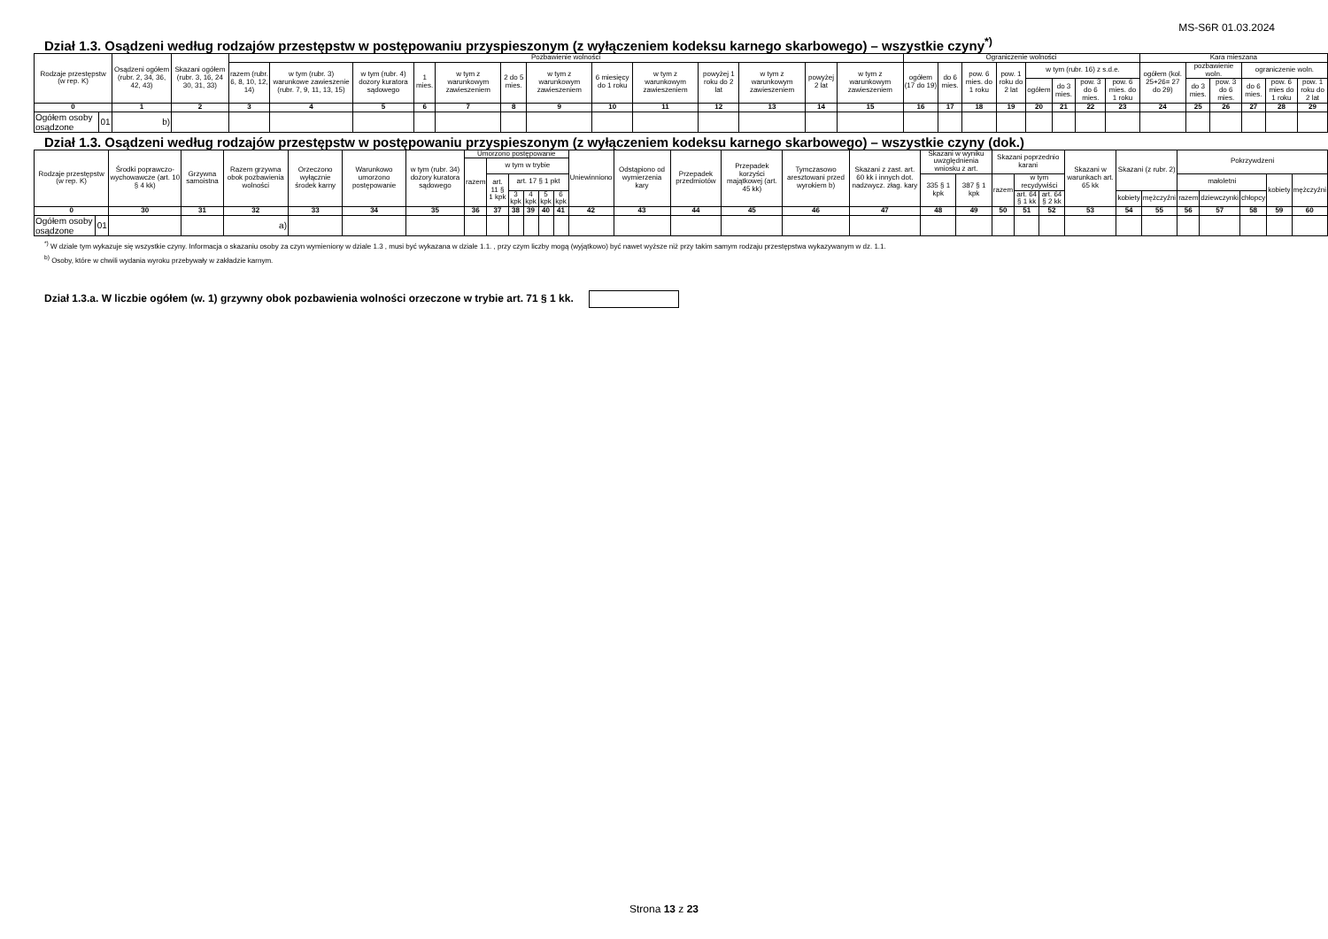MS-S6R 01.03.2024
Dział 1.3. Osądzeni według rodzajów przestępstw w postępowaniu przyspieszonym (z wyłączeniem kodeksu karnego skarbowego) – wszystkie czyny<sup>*)</sup>
| Rodzaje przestępstw (w rep. K) | | Osądzeni ogółem (rubr. 2, 34, 36, 42, 43) | Skazani ogółem (rubr. 3, 16, 24 30, 31, 33) | Pozbawienie wolności | | | | | | | | | | | | | Ograniczenie wolności | | | | | | | | Kara mieszana | | | | | |
| --- | --- | --- | --- | --- | --- | --- | --- | --- | --- | --- | --- | --- | --- | --- | --- | --- | --- | --- | --- | --- | --- | --- | --- | --- | --- | --- | --- | --- | --- | --- |
| | | | | razem (rubr. 6, 8, 10, 12, 14) | w tym (rubr. 3) warunkowe zawieszenie (rubr. 7, 9, 11, 13, 15) | w tym (rubr. 4) dozory kuratora sądowego | 1 mies. | w tym z warunkowym zawieszeniem | 2 do 5 mies. | w tym z warunkowym zawieszeniem | 6 miesięcy do 1 roku | w tym z warunkowym zawieszeniem | powyżej 1 roku do 2 lat | w tym z warunkowym zawieszeniem | powyżej 2 lat | w tym z warunkowym zawieszeniem | ogółem (17 do 19) | do 6 mies. | pow. 6 mies. do 1 roku | pow. 1 roku do 2 lat | w tym (rubr. 16) z s.d.e. | | | | ogółem (kol. 25+26= 27 do 29) | pozbawienie woln. | | ograniczenie woln. | | |
| | | | | | | | | | | | | | | | | | | | | | ogółem | do 3 mies. | pow. 3 do 6 mies. | pow. 6 mies. do 1 roku | | do 3 mies. | pow. 3 do 6 mies. | do 6 mies. | pow. 6 mies do 1 roku | pow. 1 roku do 2 lat |
| 0 | | 1 | 2 | 3 | 4 | 5 | 6 | 7 | 8 | 9 | 10 | 11 | 12 | 13 | 14 | 15 | 16 | 17 | 18 | 19 | 20 | 21 | 22 | 23 | 24 | 25 | 26 | 27 | 28 | 29 |
| Ogółem osoby osądzone | 01 | b) | | | | | | | | | | | | | | | | | | | | | | | | | | | | |
Dział 1.3. Osądzeni według rodzajów przestępstw w postępowaniu przyspieszonym (z wyłączeniem kodeksu karnego skarbowego) – wszystkie czyny (dok.)
| Rodzaje przestępstw (w rep. K) | | Środki poprawczo-wychowawcze (art. 10 § 4 kk) | Grzywna samoistna | Razem grzywna obok pozbawienia wolności | Orzeczono wyłącznie środek karny | Warunkowo umorzono postępowanie | w tym (rubr. 34) dozory kuratora sądowego | Umorzono postępowanie | | | | | | Uniewinniono | Odstąpiono od wymierzenia kary | Przepadek przedmiotów | Przepadek korzyści majątkowej (art. 45 kk) | Tymczasowo aresztowani przed wyrokiem b) | Skazani z zast. art. 60 kk i innych dot. nadzwycz. złag. kary | Skazani w wyniku uwzględnienia wniosku z art. | | Skazani poprzednio karani | | | Skazani w warunkach art. 65 kk | Skazani (z rubr. 2) | | Pokrzywdzeni | | | | |
| --- | --- | --- | --- | --- | --- | --- | --- | --- | --- | --- | --- | --- | --- | --- | --- | --- | --- | --- | --- | --- | --- | --- | --- | --- | --- | --- | --- | --- | --- | --- | --- | --- |
| | | | | | | | | razem | w tym w trybie | | | | | | | | | | | | | | | | | | | | | | | |
| | | | | | | | | | art. 11 § 1 kpk | art. 17 § 1 pkt | | | | | | | | | | 335 § 1 kpk | 387 § 1 kpk | razem | w tym recydywiści | | | | | małoletni | | | kobiety | mężczyźni |
| | | | | | | | | | | 3 kpk | 4 kpk | 5 kpk | 6 kpk | | | | | | | | | | art. 64 § 1 kk | art. 64 § 2 kk | | kobiety | mężczyźni | razem | dziewczynki | chłopcy | | |
| 0 | | 30 | 31 | 32 | 33 | 34 | 35 | 36 | 37 | 38 | 39 | 40 | 41 | 42 | 43 | 44 | 45 | 46 | 47 | 48 | 49 | 50 | 51 | 52 | 53 | 54 | 55 | 56 | 57 | 58 | 59 | 60 |
| Ogółem osoby osądzone | 01 | | | a) | | | | | | | | | | | | | | | | | | | | | | | | | | | | |
<sup>*)</sup> W dziale tym wykazuje się wszystkie czyny. Informacja o skazaniu osoby za czyn wymieniony w dziale 1.3 , musi być wykazana w dziale 1.1. , przy czym liczby mogą (wyjątkowo) być nawet wyższe niż przy takim samym rodzaju przestępstwa wykazywanym w dz. 1.1.
<sup>b)</sup> Osoby, które w chwili wydania wyroku przebywały w zakładzie karnym.
Dział 1.3.a. W liczbie ogółem (w. 1) grzywny obok pozbawienia wolności orzeczone w trybie art. 71 § 1 kk.
Strona 13 z 23